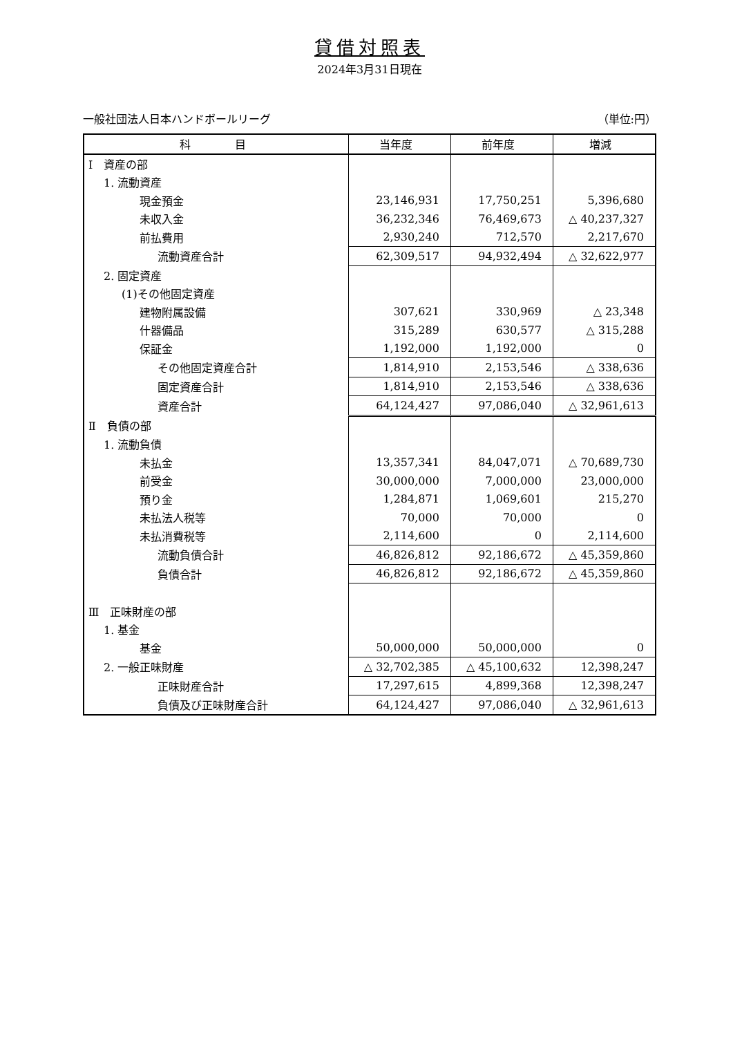貸借対照表
2024年3月31日現在
一般社団法人日本ハンドボールリーグ （単位:円）
| 科 目 | 当年度 | 前年度 | 増減 |
| --- | --- | --- | --- |
| Ⅰ 資産の部 | | | |
| 1. 流動資産 | | | |
| 現金預金 | 23,146,931 | 17,750,251 | 5,396,680 |
| 未収入金 | 36,232,346 | 76,469,673 | △ 40,237,327 |
| 前払費用 | 2,930,240 | 712,570 | 2,217,670 |
| 流動資産合計 | 62,309,517 | 94,932,494 | △ 32,622,977 |
| 2. 固定資産 | | | |
| (1)その他固定資産 | | | |
| 建物附属設備 | 307,621 | 330,969 | △ 23,348 |
| 什器備品 | 315,289 | 630,577 | △ 315,288 |
| 保証金 | 1,192,000 | 1,192,000 | 0 |
| その他固定資産合計 | 1,814,910 | 2,153,546 | △ 338,636 |
| 固定資産合計 | 1,814,910 | 2,153,546 | △ 338,636 |
| 資産合計 | 64,124,427 | 97,086,040 | △ 32,961,613 |
| Ⅱ 負債の部 | | | |
| 1. 流動負債 | | | |
| 未払金 | 13,357,341 | 84,047,071 | △ 70,689,730 |
| 前受金 | 30,000,000 | 7,000,000 | 23,000,000 |
| 預り金 | 1,284,871 | 1,069,601 | 215,270 |
| 未払法人税等 | 70,000 | 70,000 | 0 |
| 未払消費税等 | 2,114,600 | 0 | 2,114,600 |
| 流動負債合計 | 46,826,812 | 92,186,672 | △ 45,359,860 |
| 負債合計 | 46,826,812 | 92,186,672 | △ 45,359,860 |
| Ⅲ 正味財産の部 | | | |
| 1. 基金 | | | |
| 基金 | 50,000,000 | 50,000,000 | 0 |
| 2. 一般正味財産 | △ 32,702,385 | △ 45,100,632 | 12,398,247 |
| 正味財産合計 | 17,297,615 | 4,899,368 | 12,398,247 |
| 負債及び正味財産合計 | 64,124,427 | 97,086,040 | △ 32,961,613 |